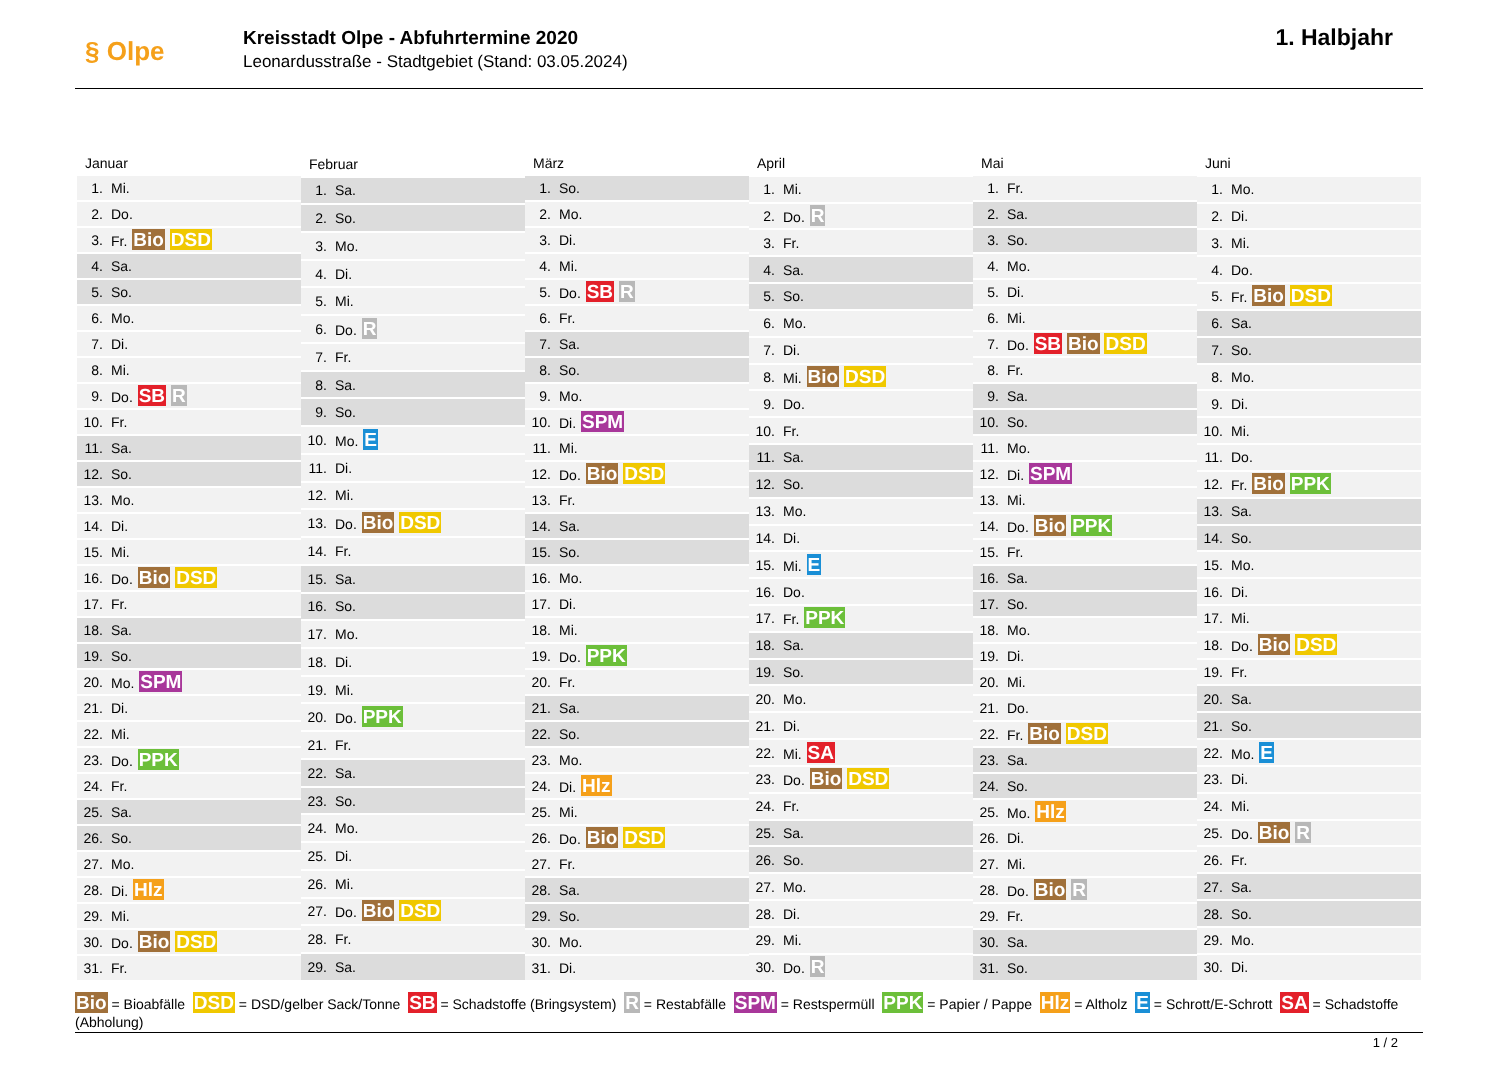§ Olpe
Kreisstadt Olpe - Abfuhrtermine 2020
Leonardusstraße - Stadtgebiet (Stand: 03.05.2024)
1. Halbjahr
| Januar | |
| --- | --- |
| 1. | Mi. |
| 2. | Do. |
| 3. | Fr. Bio DSD |
| 4. | Sa. |
| 5. | So. |
| 6. | Mo. |
| 7. | Di. |
| 8. | Mi. |
| 9. | Do. SB R |
| 10. | Fr. |
| 11. | Sa. |
| 12. | So. |
| 13. | Mo. |
| 14. | Di. |
| 15. | Mi. |
| 16. | Do. Bio DSD |
| 17. | Fr. |
| 18. | Sa. |
| 19. | So. |
| 20. | Mo. SPM |
| 21. | Di. |
| 22. | Mi. |
| 23. | Do. PPK |
| 24. | Fr. |
| 25. | Sa. |
| 26. | So. |
| 27. | Mo. |
| 28. | Di. Hlz |
| 29. | Mi. |
| 30. | Do. Bio DSD |
| 31. | Fr. |
| Februar | |
| --- | --- |
| 1. | Sa. |
| 2. | So. |
| 3. | Mo. |
| 4. | Di. |
| 5. | Mi. |
| 6. | Do. R |
| 7. | Fr. |
| 8. | Sa. |
| 9. | So. |
| 10. | Mo. E |
| 11. | Di. |
| 12. | Mi. |
| 13. | Do. Bio DSD |
| 14. | Fr. |
| 15. | Sa. |
| 16. | So. |
| 17. | Mo. |
| 18. | Di. |
| 19. | Mi. |
| 20. | Do. PPK |
| 21. | Fr. |
| 22. | Sa. |
| 23. | So. |
| 24. | Mo. |
| 25. | Di. |
| 26. | Mi. |
| 27. | Do. Bio DSD |
| 28. | Fr. |
| 29. | Sa. |
| März | |
| --- | --- |
| 1. | So. |
| 2. | Mo. |
| 3. | Di. |
| 4. | Mi. |
| 5. | Do. SB R |
| 6. | Fr. |
| 7. | Sa. |
| 8. | So. |
| 9. | Mo. |
| 10. | Di. SPM |
| 11. | Mi. |
| 12. | Do. Bio DSD |
| 13. | Fr. |
| 14. | Sa. |
| 15. | So. |
| 16. | Mo. |
| 17. | Di. |
| 18. | Mi. |
| 19. | Do. PPK |
| 20. | Fr. |
| 21. | Sa. |
| 22. | So. |
| 23. | Mo. |
| 24. | Di. Hlz |
| 25. | Mi. |
| 26. | Do. Bio DSD |
| 27. | Fr. |
| 28. | Sa. |
| 29. | So. |
| 30. | Mo. |
| 31. | Di. |
| April | |
| --- | --- |
| 1. | Mi. |
| 2. | Do. R |
| 3. | Fr. |
| 4. | Sa. |
| 5. | So. |
| 6. | Mo. |
| 7. | Di. |
| 8. | Mi. Bio DSD |
| 9. | Do. |
| 10. | Fr. |
| 11. | Sa. |
| 12. | So. |
| 13. | Mo. |
| 14. | Di. |
| 15. | Mi. E |
| 16. | Do. |
| 17. | Fr. PPK |
| 18. | Sa. |
| 19. | So. |
| 20. | Mo. |
| 21. | Di. |
| 22. | Mi. SA |
| 23. | Do. Bio DSD |
| 24. | Fr. |
| 25. | Sa. |
| 26. | So. |
| 27. | Mo. |
| 28. | Di. |
| 29. | Mi. |
| 30. | Do. R |
| Mai | |
| --- | --- |
| 1. | Fr. |
| 2. | Sa. |
| 3. | So. |
| 4. | Mo. |
| 5. | Di. |
| 6. | Mi. |
| 7. | Do. SB Bio DSD |
| 8. | Fr. |
| 9. | Sa. |
| 10. | So. |
| 11. | Mo. |
| 12. | Di. SPM |
| 13. | Mi. |
| 14. | Do. Bio PPK |
| 15. | Fr. |
| 16. | Sa. |
| 17. | So. |
| 18. | Mo. |
| 19. | Di. |
| 20. | Mi. |
| 21. | Do. |
| 22. | Fr. Bio DSD |
| 23. | Sa. |
| 24. | So. |
| 25. | Mo. Hlz |
| 26. | Di. |
| 27. | Mi. |
| 28. | Do. Bio R |
| 29. | Fr. |
| 30. | Sa. |
| 31. | So. |
| Juni | |
| --- | --- |
| 1. | Mo. |
| 2. | Di. |
| 3. | Mi. |
| 4. | Do. |
| 5. | Fr. Bio DSD |
| 6. | Sa. |
| 7. | So. |
| 8. | Mo. |
| 9. | Di. |
| 10. | Mi. |
| 11. | Do. |
| 12. | Fr. Bio PPK |
| 13. | Sa. |
| 14. | So. |
| 15. | Mo. |
| 16. | Di. |
| 17. | Mi. |
| 18. | Do. Bio DSD |
| 19. | Fr. |
| 20. | Sa. |
| 21. | So. |
| 22. | Mo. E |
| 23. | Di. |
| 24. | Mi. |
| 25. | Do. Bio R |
| 26. | Fr. |
| 27. | Sa. |
| 28. | So. |
| 29. | Mo. |
| 30. | Di. |
Bio = Bioabfälle DSD = DSD/gelber Sack/Tonne SB = Schadstoffe (Bringsystem) R = Restabfälle SPM = Restspermüll PPK = Papier / Pappe Hlz = Altholz E = Schrott/E-Schrott SA = Schadstoffe (Abholung)
1 / 2